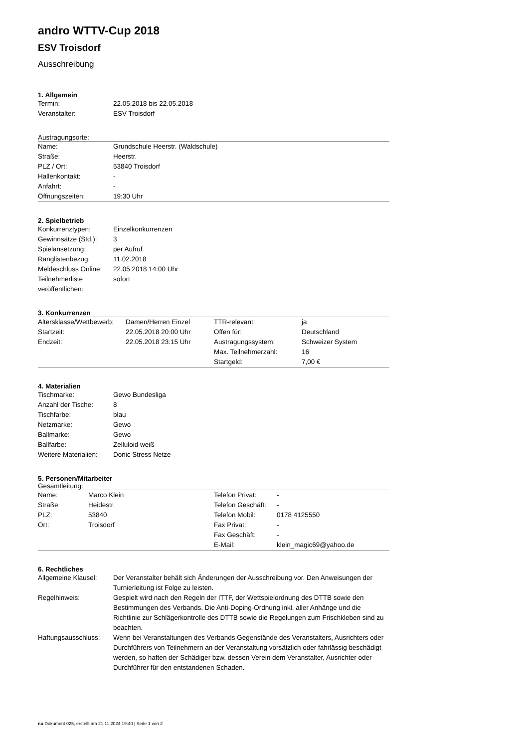andro WTTV-Cup 2018
ESV Troisdorf
Ausschreibung
1. Allgemein
| Termin: | 22.05.2018 bis 22.05.2018 |
| Veranstalter: | ESV Troisdorf |
Austragungsorte:
| Name: | Grundschule Heerstr. (Waldschule) |
| Straße: | Heerstr. |
| PLZ / Ort: | 53840 Troisdorf |
| Hallenkontakt: | - |
| Anfahrt: | - |
| Öffnungszeiten: | 19:30 Uhr |
2. Spielbetrieb
| Konkurrenztypen: | Einzelkonkurrenzen |
| Gewinnsätze (Std.): | 3 |
| Spielansetzung: | per Aufruf |
| Ranglistenbezug: | 11.02.2018 |
| Meldeschluss Online: | 22.05.2018 14:00 Uhr |
| Teilnehmerliste veröffentlichen: | sofort |
3. Konkurrenzen
| Altersklasse/Wettbewerb: | Damen/Herren Einzel | TTR-relevant: | ja |
| Startzeit: | 22.05.2018 20:00 Uhr | Offen für: | Deutschland |
| Endzeit: | 22.05.2018 23:15 Uhr | Austragungssystem: | Schweizer System |
| | | Max. Teilnehmerzahl: | 16 |
| | | Startgeld: | 7,00 € |
4. Materialien
| Tischmarke: | Gewo Bundesliga |
| Anzahl der Tische: | 8 |
| Tischfarbe: | blau |
| Netzmarke: | Gewo |
| Ballmarke: | Gewo |
| Ballfarbe: | Zelluloid weiß |
| Weitere Materialien: | Donic Stress Netze |
5. Personen/Mitarbeiter
Gesamtleitung:
| Name: | Marco Klein | Telefon Privat: | - |
| Straße: | Heidestr. | Telefon Geschäft: | - |
| PLZ: | 53840 | Telefon Mobil: | 0178 4125550 |
| Ort: | Troisdorf | Fax Privat: | - |
| | | Fax Geschäft: | - |
| | | E-Mail: | klein_magic69@yahoo.de |
6. Rechtliches
| Allgemeine Klausel: | Der Veranstalter behält sich Änderungen der Ausschreibung vor. Den Anweisungen der Turnierleitung ist Folge zu leisten. |
| Regelhinweis: | Gespielt wird nach den Regeln der ITTF, der Wettspielordnung des DTTB sowie den Bestimmungen des Verbands. Die Anti-Doping-Ordnung inkl. aller Anhänge und die Richtlinie zur Schlägerkontrolle des DTTB sowie die Regelungen zum Frischkleben sind zu beachten. |
| Haftungsausschluss: | Wenn bei Veranstaltungen des Verbands Gegenstände des Veranstalters, Ausrichters oder Durchführers von Teilnehmern an der Veranstaltung vorsätzlich oder fahrlässig beschädigt werden, so haften der Schädiger bzw. dessen Verein dem Veranstalter, Ausrichter oder Durchführer für den entstandenen Schaden. |
nu.Dokument 025, erstellt am 21.11.2024 19:40 | Seite 1 von 2